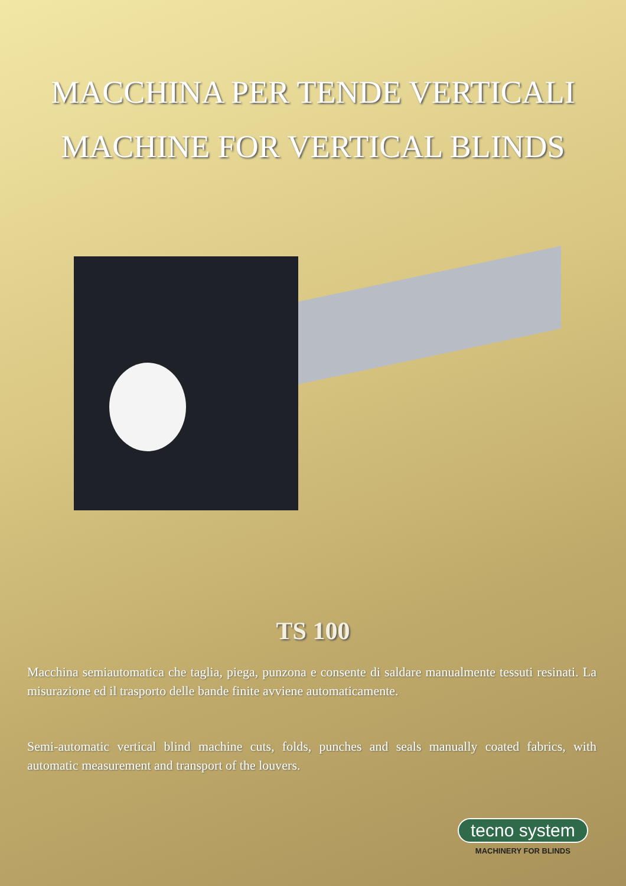MACCHINA PER TENDE VERTICALI
MACHINE FOR VERTICAL BLINDS
TS 100
Macchina semiautomatica che taglia, piega, punzona e consente di saldare manualmente tessuti resinati. La misurazione ed il trasporto delle bande finite avviene automaticamente.
Semi-automatic vertical blind machine cuts, folds, punches and seals manually coated fabrics, with automatic measurement and transport of the louvers.
tecno system
MACHINERY FOR BLINDS